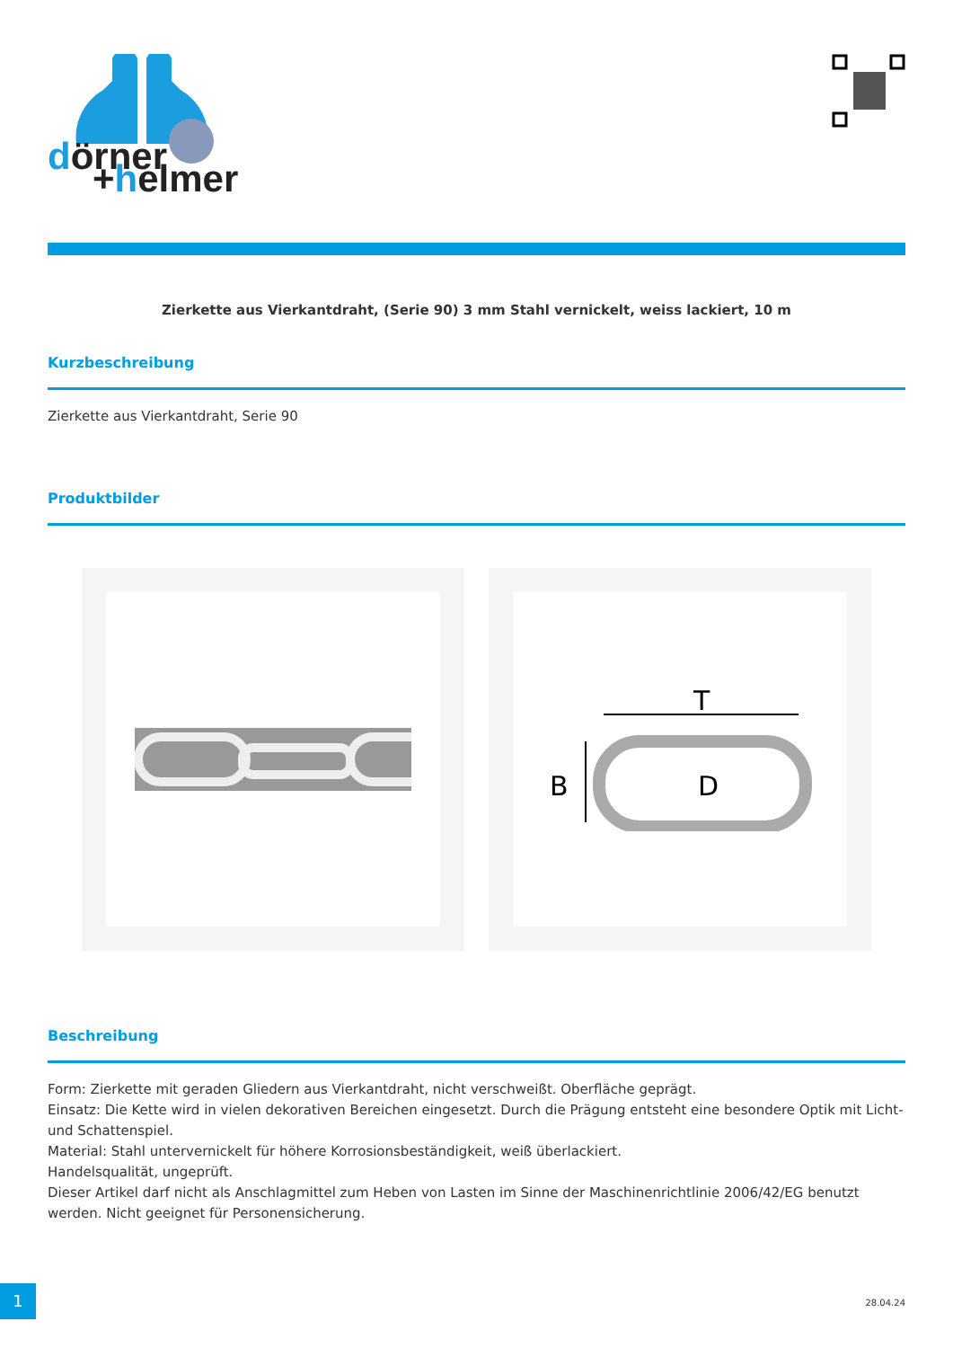dörner
+helmer
Zierkette aus Vierkantdraht, (Serie 90) 3 mm Stahl vernickelt, weiss lackiert, 10 m
Kurzbeschreibung
Zierkette aus Vierkantdraht, Serie 90
Produktbilder
T
B
D
Beschreibung
Form: Zierkette mit geraden Gliedern aus Vierkantdraht, nicht verschweißt. Oberfläche geprägt.
Einsatz: Die Kette wird in vielen dekorativen Bereichen eingesetzt. Durch die Prägung entsteht eine besondere Optik mit Licht- und Schattenspiel.
Material: Stahl untervernickelt für höhere Korrosionsbeständigkeit, weiß überlackiert.
Handelsqualität, ungeprüft.
Dieser Artikel darf nicht als Anschlagmittel zum Heben von Lasten im Sinne der Maschinenrichtlinie 2006/42/EG benutzt werden. Nicht geeignet für Personensicherung.
1
28.04.24